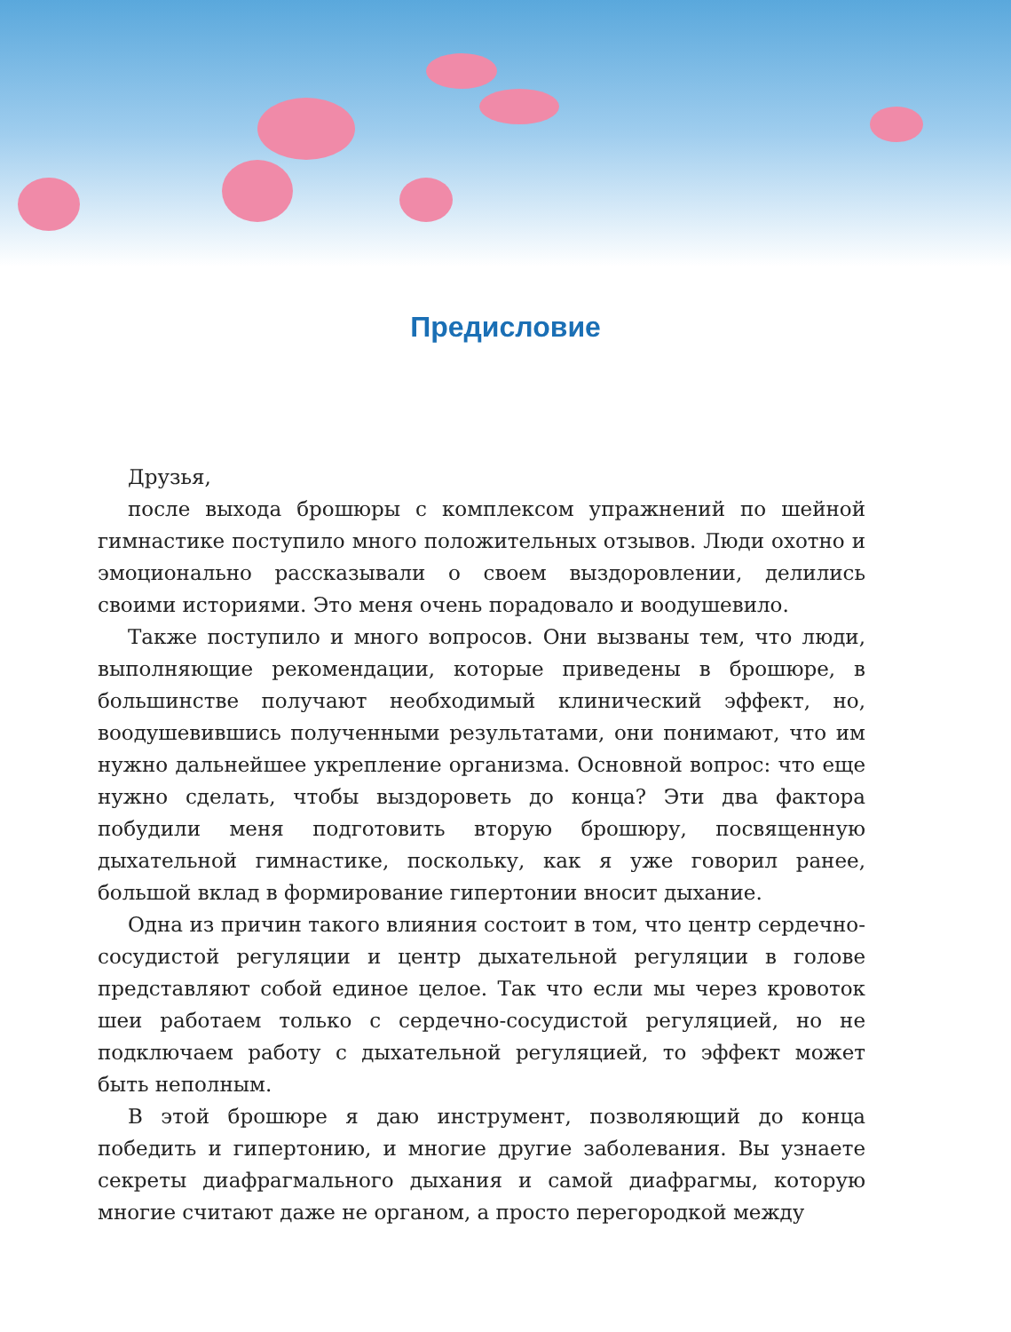Предисловие
Друзья,
после выхода брошюры с комплексом упражнений по шейной гимнастике поступило много положительных отзывов. Люди охотно и эмоционально рассказывали о своем выздоровлении, делились своими историями. Это меня очень порадовало и воодушевило.
Также поступило и много вопросов. Они вызваны тем, что люди, выполняющие рекомендации, которые приведены в брошюре, в большинстве получают необходимый клинический эффект, но, воодушевившись полученными результатами, они понимают, что им нужно дальнейшее укрепление организма. Основной вопрос: что еще нужно сделать, чтобы выздороветь до конца? Эти два фактора побудили меня подготовить вторую брошюру, посвященную дыхательной гимнастике, поскольку, как я уже говорил ранее, большой вклад в формирование гипертонии вносит дыхание.
Одна из причин такого влияния состоит в том, что центр сердечно-сосудистой регуляции и центр дыхательной регуляции в голове представляют собой единое целое. Так что если мы через кровоток шеи работаем только с сердечно-сосудистой регуляцией, но не подключаем работу с дыхательной регуляцией, то эффект может быть неполным.
В этой брошюре я даю инструмент, позволяющий до конца победить и гипертонию, и многие другие заболевания. Вы узнаете секреты диафрагмального дыхания и самой диафрагмы, которую многие считают даже не органом, а просто перегородкой между